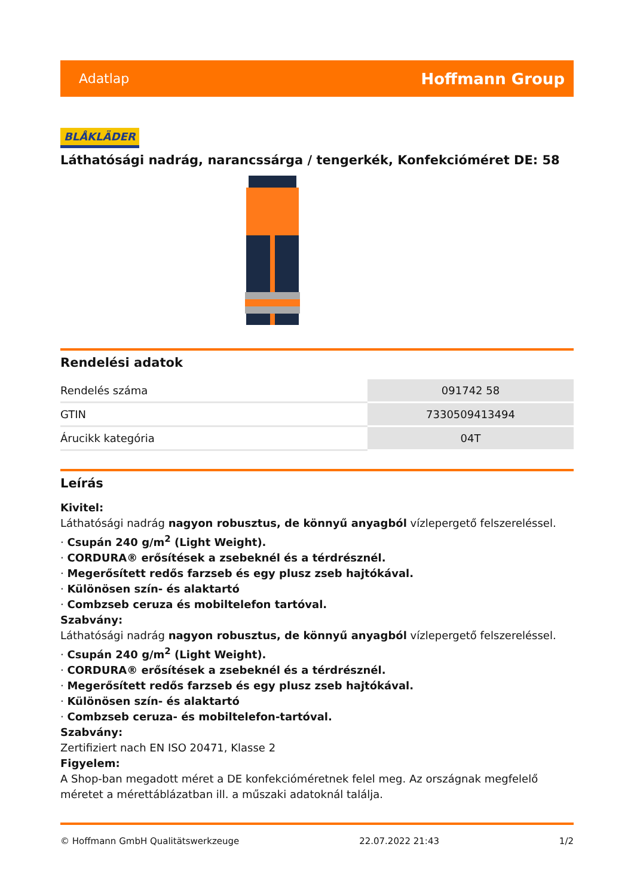Adatlap Hoffmann Group
BLÅKLÄDER
Láthatósági nadrág, narancssárga / tengerkék, Konfekcióméret DE: 58
Rendelési adatok
| Rendelés száma | 091742 58 |
| GTIN | 7330509413494 |
| Árucikk kategória | 04T |
Leírás
Kivitel:
Láthatósági nadrág nagyon robusztus, de könnyű anyagból vízlepergető felszereléssel.
· Csupán 240 g/m<sup>2</sup> (Light Weight).
· CORDURA® erősítések a zsebeknél és a térdrésznél.
· Megerősített redős farzseb és egy plusz zseb hajtókával.
· Különösen szín- és alaktartó
· Combzseb ceruza és mobiltelefon tartóval.
Szabvány:
Láthatósági nadrág nagyon robusztus, de könnyű anyagból vízlepergető felszereléssel.
· Csupán 240 g/m<sup>2</sup> (Light Weight).
· CORDURA® erősítések a zsebeknél és a térdrésznél.
· Megerősített redős farzseb és egy plusz zseb hajtókával.
· Különösen szín- és alaktartó
· Combzseb ceruza- és mobiltelefon-tartóval.
Szabvány:
Zertifiziert nach EN ISO 20471, Klasse 2
Figyelem:
A Shop-ban megadott méret a DE konfekcióméretnek felel meg. Az országnak megfelelő méretet a mérettáblázatban ill. a műszaki adatoknál találja.
© Hoffmann GmbH Qualitätswerkzeuge 22.07.2022 21:43 1/2